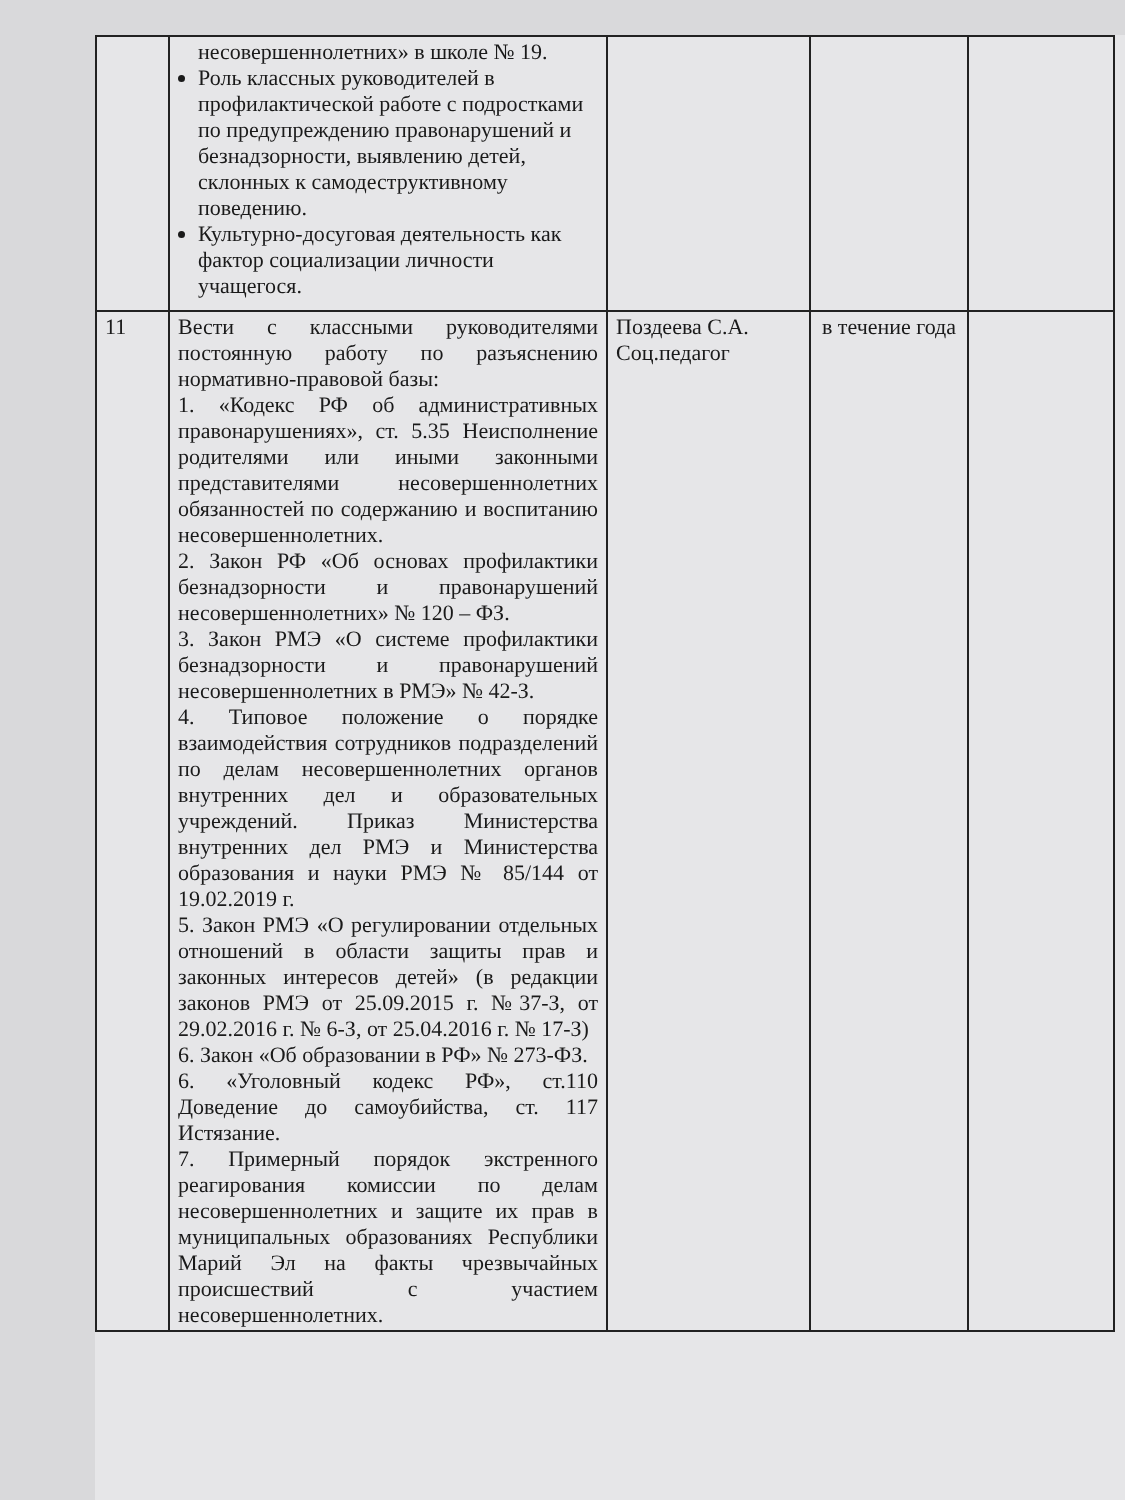| | несовершеннолетних» в школе № 19. Роль классных руководителей в профилактической работе с подростками по предупреждению правонарушений и безнадзорности, выявлению детей, склонных к самодеструктивному поведению. Культурно-досуговая деятельность как фактор социализации личности учащегося. | | | |
| 11 | Вести с классными руководителями постоянную работу по разъяснению нормативно-правовой базы: 1. «Кодекс РФ об административных правонарушениях», ст. 5.35 Неисполнение родителями или иными законными представителями несовершеннолетних обязанностей по содержанию и воспитанию несовершеннолетних. 2. Закон РФ «Об основах профилактики безнадзорности и правонарушений несовершеннолетних» № 120 – ФЗ. 3. Закон РМЭ «О системе профилактики безнадзорности и правонарушений несовершеннолетних в РМЭ» № 42-З. 4. Типовое положение о порядке взаимодействия сотрудников подразделений по делам несовершеннолетних органов внутренних дел и образовательных учреждений. Приказ Министерства внутренних дел РМЭ и Министерства образования и науки РМЭ № 85/144 от 19.02.2019 г. 5. Закон РМЭ «О регулировании отдельных отношений в области защиты прав и законных интересов детей» (в редакции законов РМЭ от 25.09.2015 г. №37-З, от 29.02.2016 г. № 6-З, от 25.04.2016 г. № 17-З) 6. Закон «Об образовании в РФ» № 273-ФЗ. 6. «Уголовный кодекс РФ», ст.110 Доведение до самоубийства, ст. 117 Истязание. 7. Примерный порядок экстренного реагирования комиссии по делам несовершеннолетних и защите их прав в муниципальных образованиях Республики Марий Эл на факты чрезвычайных происшествий с участием несовершеннолетних. | Поздеева С.А. Соц.педагог | в течение года | |